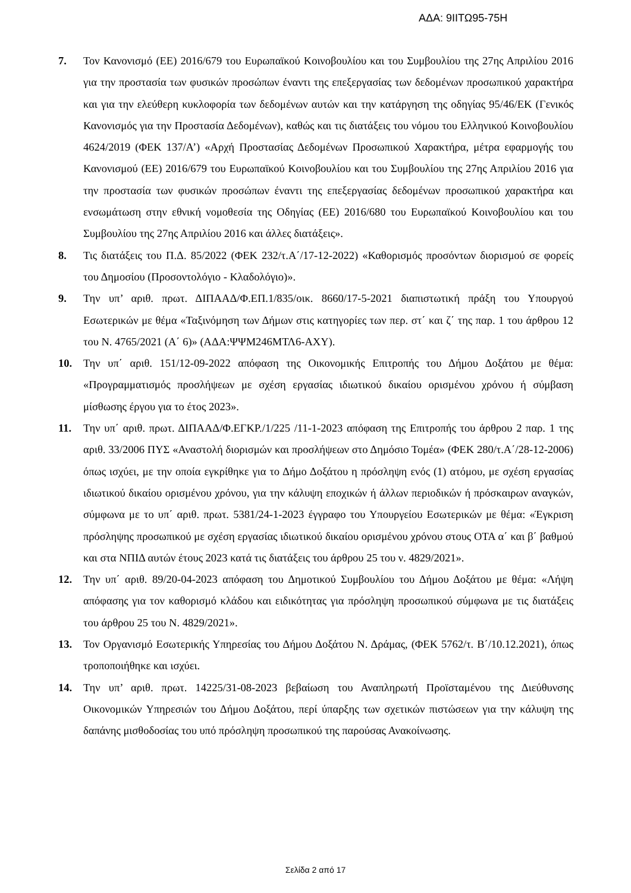ΑΔΑ: 9ΙΙΤΩ95-75Η
7. Τον Κανονισμό (ΕΕ) 2016/679 του Ευρωπαϊκού Κοινοβουλίου και του Συμβουλίου της 27ης Απριλίου 2016 για την προστασία των φυσικών προσώπων έναντι της επεξεργασίας των δεδομένων προσωπικού χαρακτήρα και για την ελεύθερη κυκλοφορία των δεδομένων αυτών και την κατάργηση της οδηγίας 95/46/ΕΚ (Γενικός Κανονισμός για την Προστασία Δεδομένων), καθώς και τις διατάξεις του νόμου του Ελληνικού Κοινοβουλίου 4624/2019 (ΦΕΚ 137/Α’) «Αρχή Προστασίας Δεδομένων Προσωπικού Χαρακτήρα, μέτρα εφαρμογής του Κανονισμού (ΕΕ) 2016/679 του Ευρωπαϊκού Κοινοβουλίου και του Συμβουλίου της 27ης Απριλίου 2016 για την προστασία των φυσικών προσώπων έναντι της επεξεργασίας δεδομένων προσωπικού χαρακτήρα και ενσωμάτωση στην εθνική νομοθεσία της Οδηγίας (ΕΕ) 2016/680 του Ευρωπαϊκού Κοινοβουλίου και του Συμβουλίου της 27ης Απριλίου 2016 και άλλες διατάξεις».
8. Τις διατάξεις του Π.Δ. 85/2022 (ΦΕΚ 232/τ.Α΄/17-12-2022) «Καθορισμός προσόντων διορισμού σε φορείς του Δημοσίου (Προσοντολόγιο - Κλαδολόγιο)».
9. Την υπ’ αριθ. πρωτ. ΔΙΠΑΑΔ/Φ.ΕΠ.1/835/οικ. 8660/17-5-2021 διαπιστωτική πράξη του Υπουργού Εσωτερικών με θέμα «Ταξινόμηση των Δήμων στις κατηγορίες των περ. στ΄ και ζ΄ της παρ. 1 του άρθρου 12 του Ν. 4765/2021 (Α΄ 6)» (ΑΔΑ:ΨΨΜ246ΜΤΛ6-ΑΧΥ).
10. Την υπ΄ αριθ. 151/12-09-2022 απόφαση της Οικονομικής Επιτροπής του Δήμου Δοξάτου με θέμα: «Προγραμματισμός προσλήψεων με σχέση εργασίας ιδιωτικού δικαίου ορισμένου χρόνου ή σύμβαση μίσθωσης έργου για το έτος 2023».
11. Την υπ΄ αριθ. πρωτ. ΔΙΠΑΑΔ/Φ.ΕΓΚΡ./1/225 /11-1-2023 απόφαση της Επιτροπής του άρθρου 2 παρ. 1 της αριθ. 33/2006 ΠΥΣ «Αναστολή διορισμών και προσλήψεων στο Δημόσιο Τομέα» (ΦΕΚ 280/τ.Α΄/28-12-2006) όπως ισχύει, με την οποία εγκρίθηκε για το Δήμο Δοξάτου η πρόσληψη ενός (1) ατόμου, με σχέση εργασίας ιδιωτικού δικαίου ορισμένου χρόνου, για την κάλυψη εποχικών ή άλλων περιοδικών ή πρόσκαιρων αναγκών, σύμφωνα με το υπ΄ αριθ. πρωτ. 5381/24-1-2023 έγγραφο του Υπουργείου Εσωτερικών με θέμα: «Έγκριση πρόσληψης προσωπικού με σχέση εργασίας ιδιωτικού δικαίου ορισμένου χρόνου στους ΟΤΑ α΄ και β΄ βαθμού και στα ΝΠΙΔ αυτών έτους 2023 κατά τις διατάξεις του άρθρου 25 του ν. 4829/2021».
12. Την υπ΄ αριθ. 89/20-04-2023 απόφαση του Δημοτικού Συμβουλίου του Δήμου Δοξάτου με θέμα: «Λήψη απόφασης για τον καθορισμό κλάδου και ειδικότητας για πρόσληψη προσωπικού σύμφωνα με τις διατάξεις του άρθρου 25 του Ν. 4829/2021».
13. Τον Οργανισμό Εσωτερικής Υπηρεσίας του Δήμου Δοξάτου Ν. Δράμας, (ΦΕΚ 5762/τ. Β΄/10.12.2021), όπως τροποποιήθηκε και ισχύει.
14. Την υπ’ αριθ. πρωτ. 14225/31-08-2023 βεβαίωση του Αναπληρωτή Προϊσταμένου της Διεύθυνσης Οικονομικών Υπηρεσιών του Δήμου Δοξάτου, περί ύπαρξης των σχετικών πιστώσεων για την κάλυψη της δαπάνης μισθοδοσίας του υπό πρόσληψη προσωπικού της παρούσας Ανακοίνωσης.
Σελίδα 2 από 17